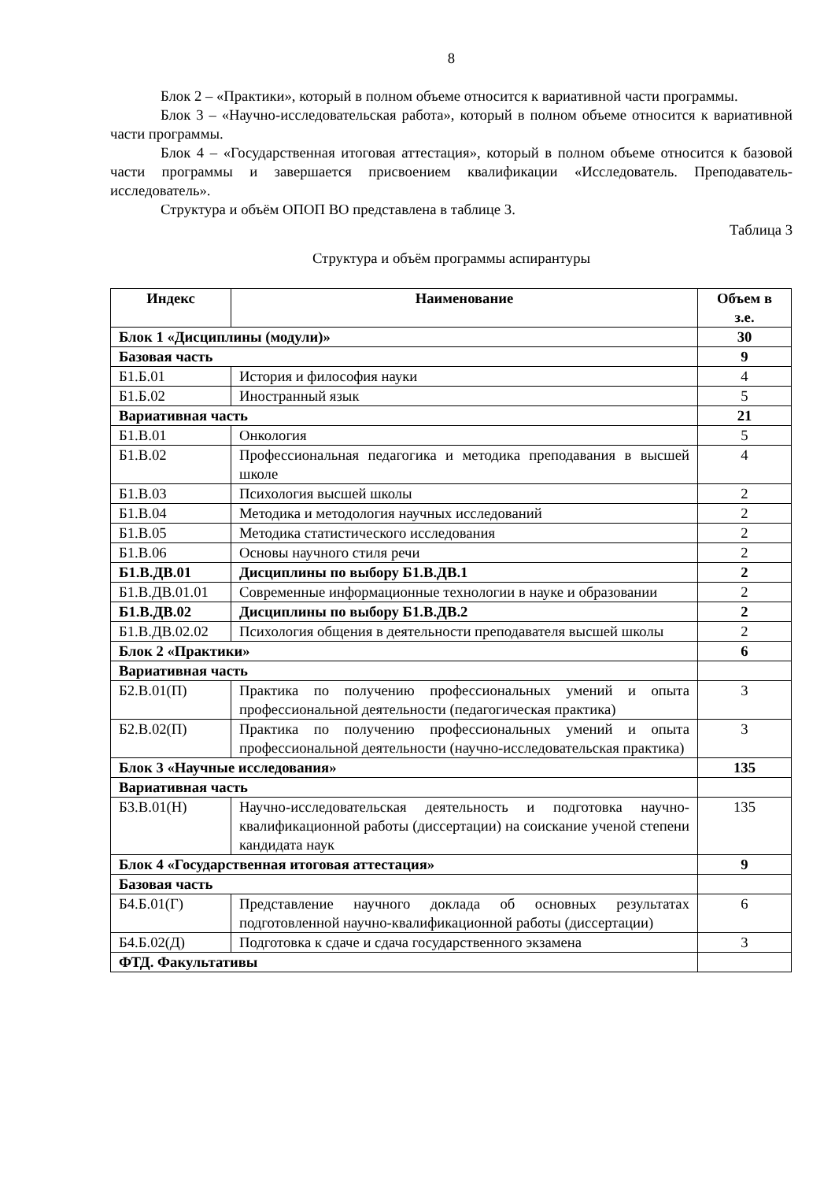8
Блок 2 – «Практики», который в полном объеме относится к вариативной части программы.
Блок 3 – «Научно-исследовательская работа», который в полном объеме относится к вариативной части программы.
Блок 4 – «Государственная итоговая аттестация», который в полном объеме относится к базовой части программы и завершается присвоением квалификации «Исследователь. Преподаватель-исследователь».
Структура и объём ОПОП ВО представлена в таблице 3.
Таблица 3
Структура и объём программы аспирантуры
| Индекс | Наименование | Объем в з.е. |
| --- | --- | --- |
| Блок 1 «Дисциплины (модули)» | | 30 |
| Базовая часть | | 9 |
| Б1.Б.01 | История и философия науки | 4 |
| Б1.Б.02 | Иностранный язык | 5 |
| Вариативная часть | | 21 |
| Б1.В.01 | Онкология | 5 |
| Б1.В.02 | Профессиональная педагогика и методика преподавания в высшей школе | 4 |
| Б1.В.03 | Психология высшей школы | 2 |
| Б1.В.04 | Методика и методология научных исследований | 2 |
| Б1.В.05 | Методика статистического исследования | 2 |
| Б1.В.06 | Основы научного стиля речи | 2 |
| Б1.В.ДВ.01 | Дисциплины по выбору Б1.В.ДВ.1 | 2 |
| Б1.В.ДВ.01.01 | Современные информационные технологии в науке и образовании | 2 |
| Б1.В.ДВ.02 | Дисциплины по выбору Б1.В.ДВ.2 | 2 |
| Б1.В.ДВ.02.02 | Психология общения в деятельности преподавателя высшей школы | 2 |
| Блок 2 «Практики» | | 6 |
| Вариативная часть | | |
| Б2.В.01(П) | Практика по получению профессиональных умений и опыта профессиональной деятельности (педагогическая практика) | 3 |
| Б2.В.02(П) | Практика по получению профессиональных умений и опыта профессиональной деятельности (научно-исследовательская практика) | 3 |
| Блок 3 «Научные исследования» | | 135 |
| Вариативная часть | | |
| Б3.В.01(Н) | Научно-исследовательская деятельность и подготовка научно-квалификационной работы (диссертации) на соискание ученой степени кандидата наук | 135 |
| Блок 4 «Государственная итоговая аттестация» | | 9 |
| Базовая часть | | |
| Б4.Б.01(Г) | Представление научного доклада об основных результатах подготовленной научно-квалификационной работы (диссертации) | 6 |
| Б4.Б.02(Д) | Подготовка к сдаче и сдача государственного экзамена | 3 |
| ФТД. Факультативы | | |